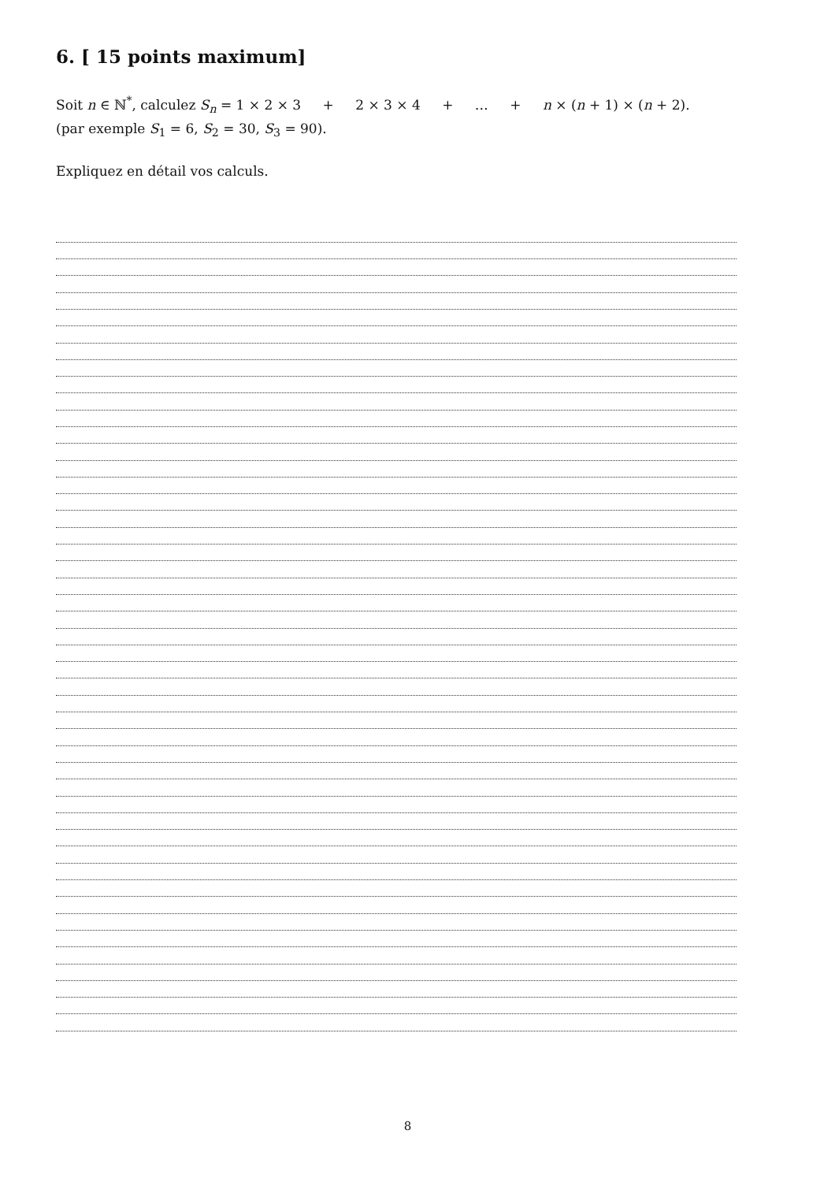6. [ 15 points maximum]
Soit n ∈ ℕ<sup>*</sup>, calculez S<sub>n</sub> = 1 × 2 × 3 + 2 × 3 × 4 + … + n × (n + 1) × (n + 2).
(par exemple S<sub>1</sub> = 6, S<sub>2</sub> = 30, S<sub>3</sub> = 90).
Expliquez en détail vos calculs.
8